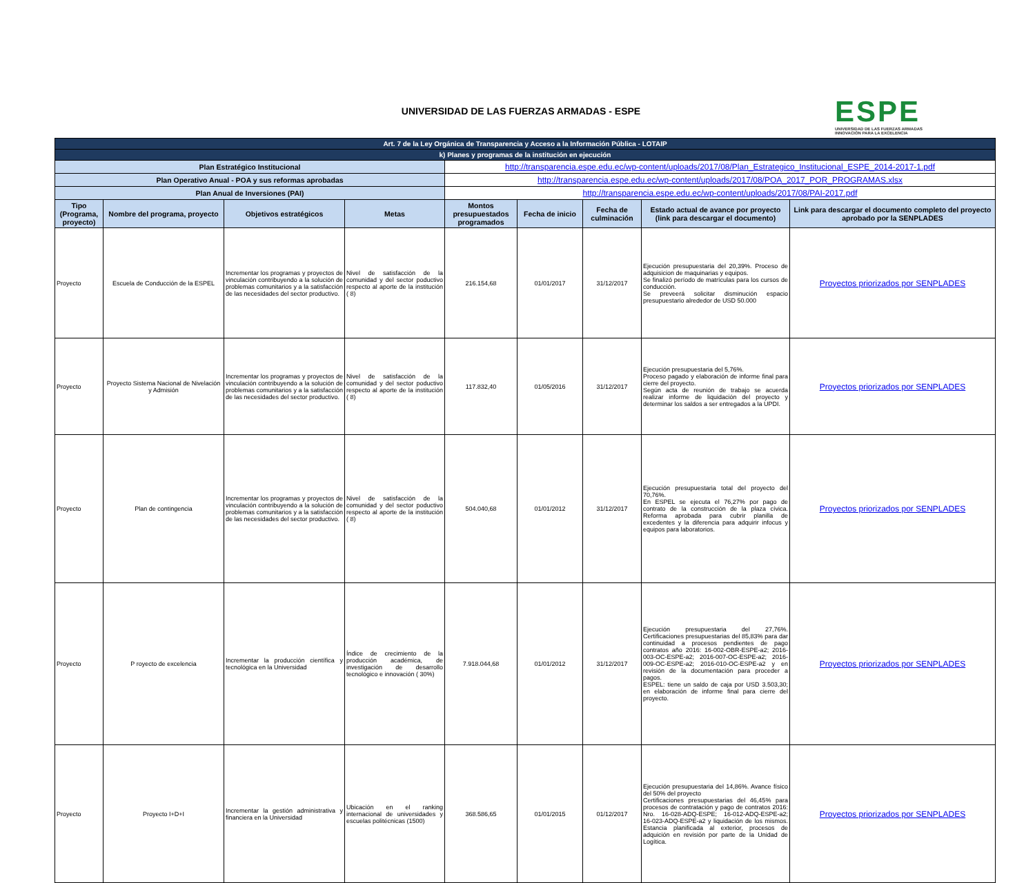UNIVERSIDAD DE LAS FUERZAS ARMADAS - ESPE
ESPE
UNIVERSIDAD DE LAS FUERZAS ARMADAS
INNOVACIÓN PARA LA EXCELENCIA
| Art. 7 de la Ley Orgánica de Transparencia y Acceso a la Información Pública - LOTAIP | | | | | | | | |
| k) Planes y programas de la institución en ejecución | | | | | | | | |
| Plan Estratégico Institucional | | | | http://transparencia.espe.edu.ec/wp-content/uploads/2017/08/Plan_Estrategico_Institucional_ESPE_2014-2017-1.pdf | | | | |
| Plan Operativo Anual - POA y sus reformas aprobadas | | | | http://transparencia.espe.edu.ec/wp-content/uploads/2017/08/POA_2017_POR_PROGRAMAS.xlsx | | | | |
| Plan Anual de Inversiones (PAI) | | | | http://transparencia.espe.edu.ec/wp-content/uploads/2017/08/PAI-2017.pdf | | | | |
| Tipo (Programa, proyecto) | Nombre del programa, proyecto | Objetivos estratégicos | Metas | Montos presupuestados programados | Fecha de inicio | Fecha de culminación | Estado actual de avance por proyecto (link para descargar el documento) | Link para descargar el documento completo del proyecto aprobado por la SENPLADES |
| Proyecto | Escuela de Conducción de la ESPEL | Incrementar los programas y proyectos de vinculación contribuyendo a la solución de problemas comunitarios y a la satisfacción de las necesidades del sector productivo. | Nivel de satisfacción de la comunidad y del sector poductivo respecto al aporte de la institución ( 8) | 216.154,68 | 01/01/2017 | 31/12/2017 | Ejecución presupuestaria del 20,39%. Proceso de adquisicion de maquinarias y equipos. Se finalizó período de matrículas para los cursos de conducción. Se preveerá solicitar disminución espacio presupuestario alrededor de USD 50.000 | Proyectos priorizados por SENPLADES |
| Proyecto | Proyecto Sistema Nacional de Nivelación y Admisión | Incrementar los programas y proyectos de vinculación contribuyendo a la solución de problemas comunitarios y a la satisfacción de las necesidades del sector productivo. | Nivel de satisfacción de la comunidad y del sector poductivo respecto al aporte de la institución ( 8) | 117.832,40 | 01/05/2016 | 31/12/2017 | Ejecución presupuestaria del 5,76%. Proceso pagado y elaboración de informe final para cierre del proyecto. Según acta de reunión de trabajo se acuerda realizar informe de liquidación del proyecto y determinar los saldos a ser entregados a la UPDI. | Proyectos priorizados por SENPLADES |
| Proyecto | Plan de contingencia | Incrementar los programas y proyectos de vinculación contribuyendo a la solución de problemas comunitarios y a la satisfacción de las necesidades del sector productivo. | Nivel de satisfacción de la comunidad y del sector poductivo respecto al aporte de la institución ( 8) | 504.040,68 | 01/01/2012 | 31/12/2017 | Ejecución presupuestaria total del proyecto del 70,76%. En ESPEL se ejecuta el 76,27% por pago de contrato de la construcción de la plaza cívica. Reforma aprobada para cubrir planilla de excedentes y la diferencia para adquirir infocus y equipos para laboratorios. | Proyectos priorizados por SENPLADES |
| Proyecto | P royecto de excelencia | Incrementar la producción científica y tecnológica en la Universidad | Índice de crecimiento de la producción académica, de investigación de desarrollo tecnológico e innovación ( 30%) | 7.918.044,68 | 01/01/2012 | 31/12/2017 | Ejecución presupuestaria del 27,76%. Certificaciones presupuestarias del 85,83% para dar continuidad a procesos pendientes de pago contratos año 2016: 16-002-OBR-ESPE-a2; 2016-003-OC-ESPE-a2; 2016-007-OC-ESPE-a2; 2016-009-OC-ESPE-a2; 2016-010-OC-ESPE-a2 y en revisión de la documentación para proceder a pagos. ESPEL: tiene un saldo de caja por USD 3.503,30; en elaboración de informe final para cierre del proyecto. | Proyectos priorizados por SENPLADES |
| Proyecto | Proyecto I+D+I | Incrementar la gestión administrativa y financiera en la Universidad | Ubicación en el ranking internacional de universidades y escuelas politécnicas (1500) | 368.586,65 | 01/01/2015 | 01/12/2017 | Ejecución presupuestaria del 14,86%. Avance físico del 50% del proyecto Certificaciones presupuestarias del 46,45% para procesos de contratación y pago de contratos 2016: Nro. 16-028-ADQ-ESPE; 16-012-ADQ-ESPE-a2; 16-023-ADQ-ESPE-a2 y liquidación de los mismos. Estancia planificada al exterior, procesos de adquición en revisión por parte de la Unidad de Logítica. | Proyectos priorizados por SENPLADES |